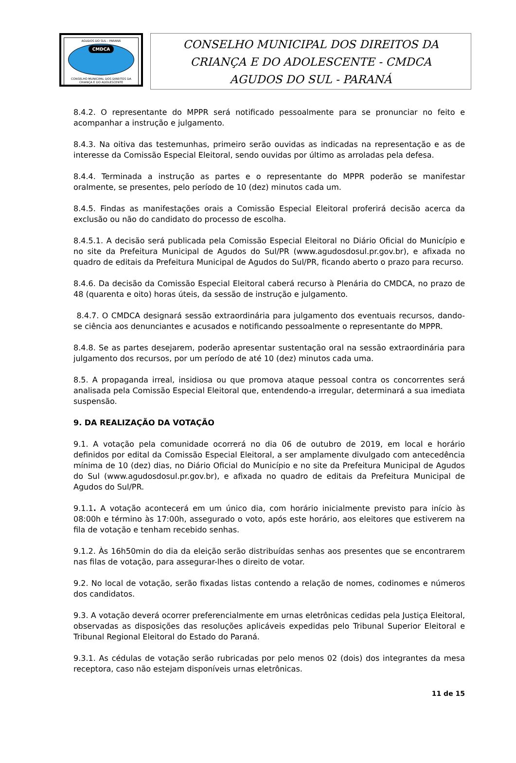AGUDOS DO SUL - PARANÁ
CMDCA
CONSELHO MUNICIPAL DOS DIREITOS DA CRIANÇA E DO ADOLESCENTE
CONSELHO MUNICIPAL DOS DIREITOS DA
CRIANÇA E DO ADOLESCENTE - CMDCA
AGUDOS DO SUL - PARANÁ
8.4.2. O representante do MPPR será notificado pessoalmente para se pronunciar no feito e acompanhar a instrução e julgamento.
8.4.3. Na oitiva das testemunhas, primeiro serão ouvidas as indicadas na representação e as de interesse da Comissão Especial Eleitoral, sendo ouvidas por último as arroladas pela defesa.
8.4.4. Terminada a instrução as partes e o representante do MPPR poderão se manifestar oralmente, se presentes, pelo período de 10 (dez) minutos cada um.
8.4.5. Findas as manifestações orais a Comissão Especial Eleitoral proferirá decisão acerca da exclusão ou não do candidato do processo de escolha.
8.4.5.1. A decisão será publicada pela Comissão Especial Eleitoral no Diário Oficial do Município e no site da Prefeitura Municipal de Agudos do Sul/PR (www.agudosdosul.pr.gov.br), e afixada no quadro de editais da Prefeitura Municipal de Agudos do Sul/PR, ficando aberto o prazo para recurso.
8.4.6. Da decisão da Comissão Especial Eleitoral caberá recurso à Plenária do CMDCA, no prazo de 48 (quarenta e oito) horas úteis, da sessão de instrução e julgamento.
8.4.7. O CMDCA designará sessão extraordinária para julgamento dos eventuais recursos, dando-se ciência aos denunciantes e acusados e notificando pessoalmente o representante do MPPR.
8.4.8. Se as partes desejarem, poderão apresentar sustentação oral na sessão extraordinária para julgamento dos recursos, por um período de até 10 (dez) minutos cada uma.
8.5. A propaganda irreal, insidiosa ou que promova ataque pessoal contra os concorrentes será analisada pela Comissão Especial Eleitoral que, entendendo-a irregular, determinará a sua imediata suspensão.
9. DA REALIZAÇÃO DA VOTAÇÃO
9.1. A votação pela comunidade ocorrerá no dia 06 de outubro de 2019, em local e horário definidos por edital da Comissão Especial Eleitoral, a ser amplamente divulgado com antecedência mínima de 10 (dez) dias, no Diário Oficial do Município e no site da Prefeitura Municipal de Agudos do Sul (www.agudosdosul.pr.gov.br), e afixada no quadro de editais da Prefeitura Municipal de Agudos do Sul/PR.
9.1.1. A votação acontecerá em um único dia, com horário inicialmente previsto para início às 08:00h e término às 17:00h, assegurado o voto, após este horário, aos eleitores que estiverem na fila de votação e tenham recebido senhas.
9.1.2. Às 16h50min do dia da eleição serão distribuídas senhas aos presentes que se encontrarem nas filas de votação, para assegurar-lhes o direito de votar.
9.2. No local de votação, serão fixadas listas contendo a relação de nomes, codinomes e números dos candidatos.
9.3. A votação deverá ocorrer preferencialmente em urnas eletrônicas cedidas pela Justiça Eleitoral, observadas as disposições das resoluções aplicáveis expedidas pelo Tribunal Superior Eleitoral e Tribunal Regional Eleitoral do Estado do Paraná.
9.3.1. As cédulas de votação serão rubricadas por pelo menos 02 (dois) dos integrantes da mesa receptora, caso não estejam disponíveis urnas eletrônicas.
11 de 15